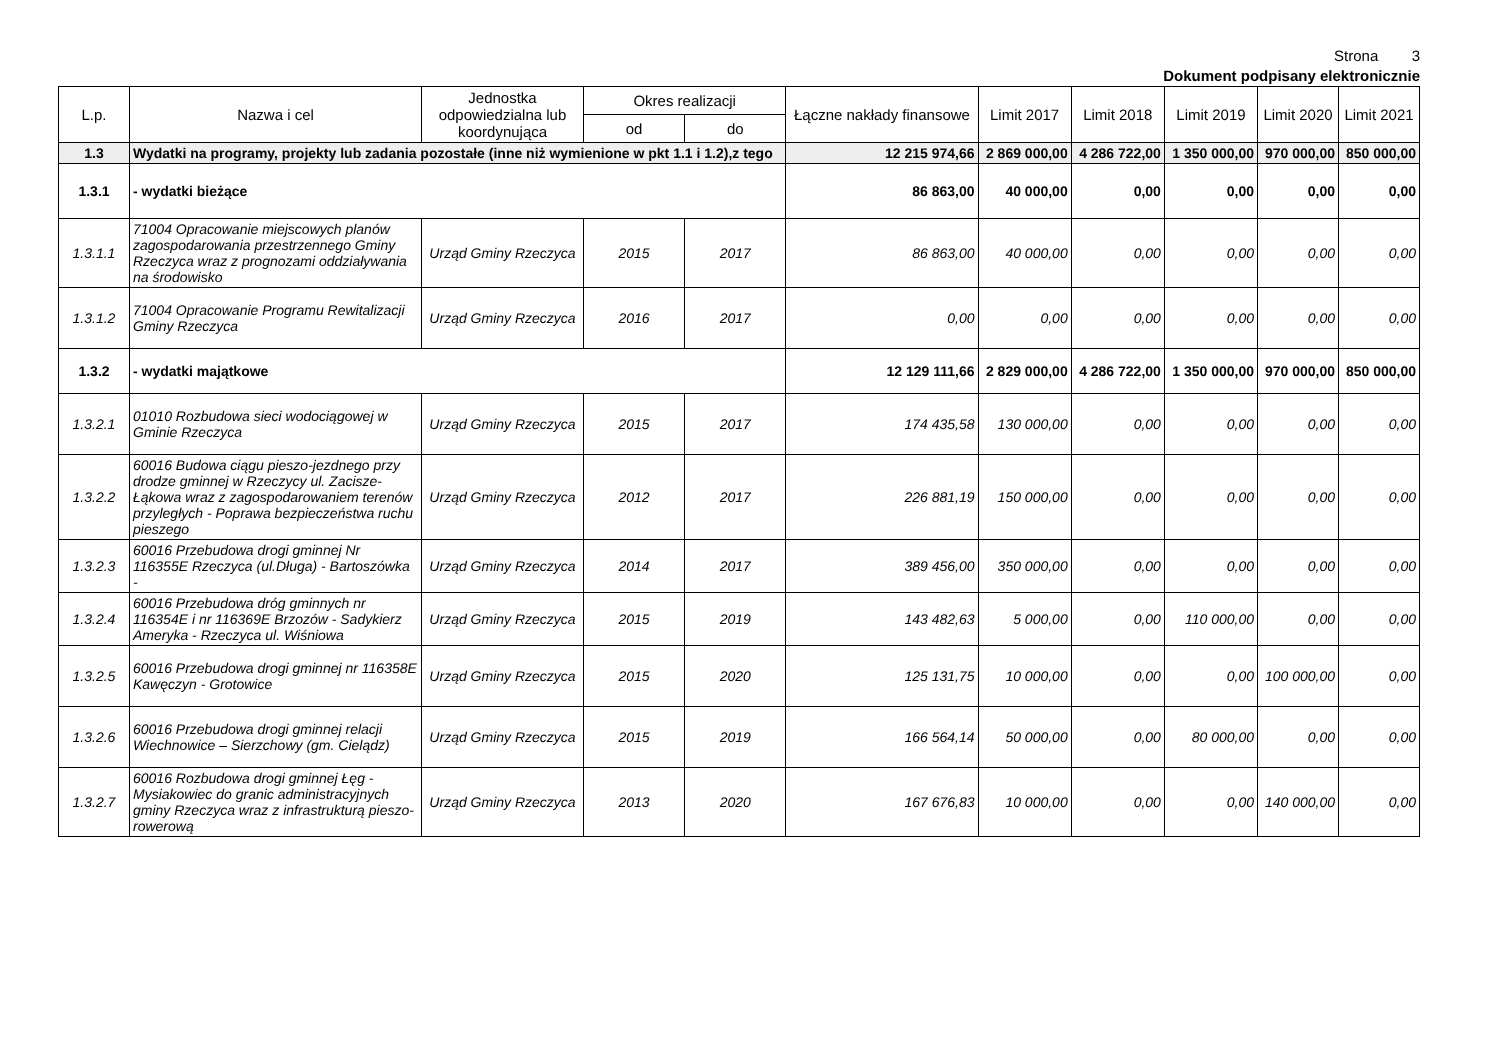Strona 3
Dokument podpisany elektronicznie
| L.p. | Nazwa i cel | Jednostka odpowiedzialna lub koordynująca | Okres realizacji | | Łączne nakłady finansowe | Limit 2017 | Limit 2018 | Limit 2019 | Limit 2020 | Limit 2021 |
| --- | --- | --- | --- | --- | --- | --- | --- | --- | --- | --- |
| | | | od | do | | | | | | |
| 1.3 | Wydatki na programy, projekty lub zadania pozostałe (inne niż wymienione w pkt 1.1 i 1.2),z tego | | | | 12 215 974,66 | 2 869 000,00 | 4 286 722,00 | 1 350 000,00 | 970 000,00 | 850 000,00 |
| 1.3.1 | - wydatki bieżące | | | | 86 863,00 | 40 000,00 | 0,00 | 0,00 | 0,00 | 0,00 |
| 1.3.1.1 | 71004 Opracowanie miejscowych planów zagospodarowania przestrzennego Gminy Rzeczyca wraz z prognozami oddziaływania na środowisko | Urząd Gminy Rzeczyca | 2015 | 2017 | 86 863,00 | 40 000,00 | 0,00 | 0,00 | 0,00 | 0,00 |
| 1.3.1.2 | 71004 Opracowanie Programu Rewitalizacji Gminy Rzeczyca | Urząd Gminy Rzeczyca | 2016 | 2017 | 0,00 | 0,00 | 0,00 | 0,00 | 0,00 | 0,00 |
| 1.3.2 | - wydatki majątkowe | | | | 12 129 111,66 | 2 829 000,00 | 4 286 722,00 | 1 350 000,00 | 970 000,00 | 850 000,00 |
| 1.3.2.1 | 01010 Rozbudowa sieci wodociągowej w Gminie Rzeczyca | Urząd Gminy Rzeczyca | 2015 | 2017 | 174 435,58 | 130 000,00 | 0,00 | 0,00 | 0,00 | 0,00 |
| 1.3.2.2 | 60016 Budowa ciągu pieszo-jezdnego przy drodze gminnej w Rzeczycy ul. Zacisze-Łąkowa wraz z zagospodarowaniem terenów przyległych - Poprawa bezpieczeństwa ruchu pieszego | Urząd Gminy Rzeczyca | 2012 | 2017 | 226 881,19 | 150 000,00 | 0,00 | 0,00 | 0,00 | 0,00 |
| 1.3.2.3 | 60016 Przebudowa drogi gminnej Nr 116355E Rzeczyca (ul.Długa) - Bartoszówka - | Urząd Gminy Rzeczyca | 2014 | 2017 | 389 456,00 | 350 000,00 | 0,00 | 0,00 | 0,00 | 0,00 |
| 1.3.2.4 | 60016 Przebudowa dróg gminnych nr 116354E i nr 116369E Brzozów - Sadykierz Ameryka - Rzeczyca ul. Wiśniowa | Urząd Gminy Rzeczyca | 2015 | 2019 | 143 482,63 | 5 000,00 | 0,00 | 110 000,00 | 0,00 | 0,00 |
| 1.3.2.5 | 60016 Przebudowa drogi gminnej nr 116358E Kawęczyn - Grotowice | Urząd Gminy Rzeczyca | 2015 | 2020 | 125 131,75 | 10 000,00 | 0,00 | 0,00 | 100 000,00 | 0,00 |
| 1.3.2.6 | 60016 Przebudowa drogi gminnej relacji Wiechnowice – Sierzchowy (gm. Cielądz) | Urząd Gminy Rzeczyca | 2015 | 2019 | 166 564,14 | 50 000,00 | 0,00 | 80 000,00 | 0,00 | 0,00 |
| 1.3.2.7 | 60016 Rozbudowa drogi gminnej Łęg - Mysiakowiec do granic administracyjnych gminy Rzeczyca wraz z infrastrukturą pieszo-rowerową | Urząd Gminy Rzeczyca | 2013 | 2020 | 167 676,83 | 10 000,00 | 0,00 | 0,00 | 140 000,00 | 0,00 |